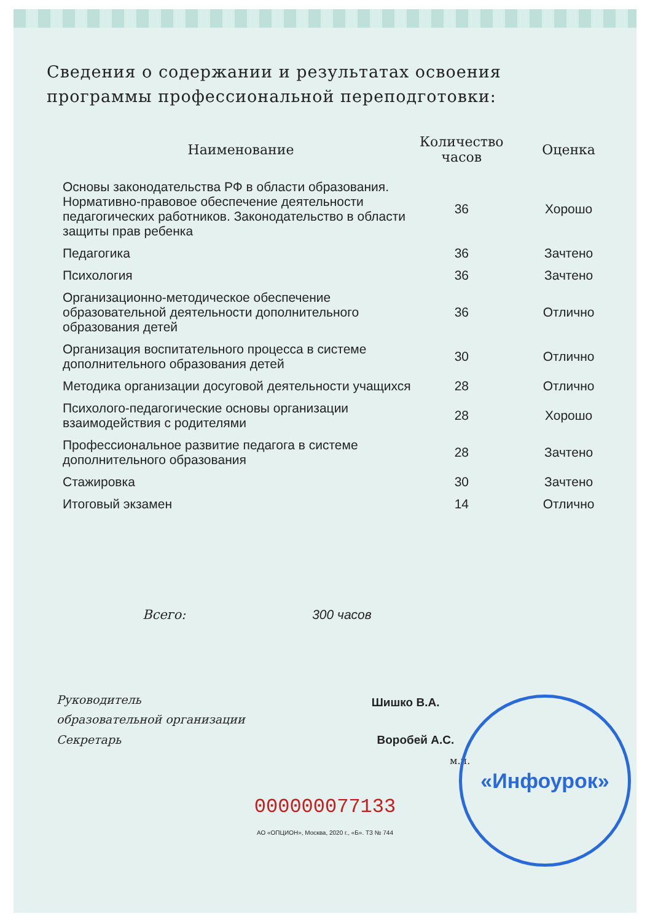Сведения о содержании и результатах освоения программы профессиональной переподготовки:
| Наименование | Количество часов | Оценка |
| --- | --- | --- |
| Основы законодательства РФ в области образования. Нормативно-правовое обеспечение деятельности педагогических работников. Законодательство в области защиты прав ребенка | 36 | Хорошо |
| Педагогика | 36 | Зачтено |
| Психология | 36 | Зачтено |
| Организационно-методическое обеспечение образовательной деятельности дополнительного образования детей | 36 | Отлично |
| Организация воспитательного процесса в системе дополнительного образования детей | 30 | Отлично |
| Методика организации досуговой деятельности учащихся | 28 | Отлично |
| Психолого-педагогические основы организации взаимодействия с родителями | 28 | Хорошо |
| Профессиональное развитие педагога в системе дополнительного образования | 28 | Зачтено |
| Стажировка | 30 | Зачтено |
| Итоговый экзамен | 14 | Отлично |
Всего: 300 часов
Руководитель
образовательной организации Шишко В.А.
Секретарь Воробей А.С.
м.п.
«Инфоурок»
000000077133
АО «ОПЦИОН», Москва, 2020 г., «Б». ТЗ № 744